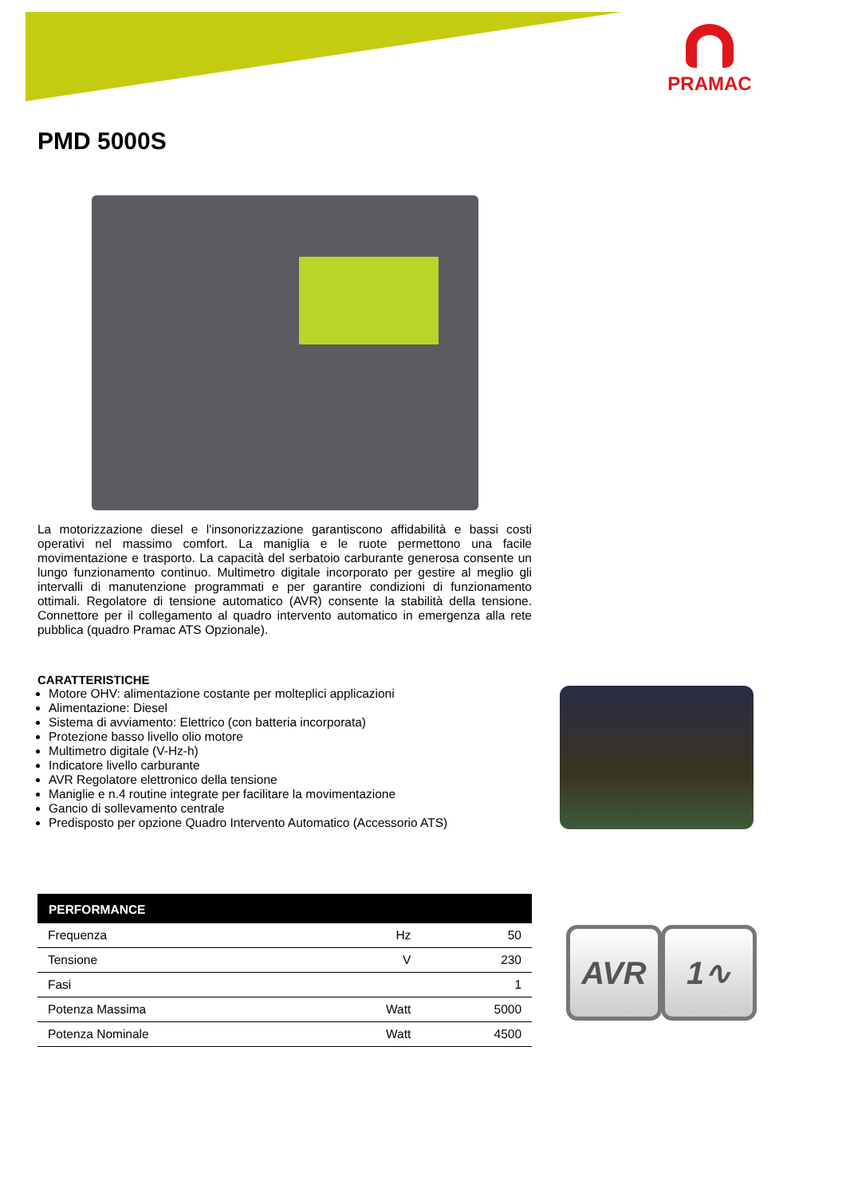PRAMAC
PMD 5000S
La motorizzazione diesel e l'insonorizzazione garantiscono affidabilità e bassi costi operativi nel massimo comfort. La maniglia e le ruote permettono una facile movimentazione e trasporto. La capacità del serbatoio carburante generosa consente un lungo funzionamento continuo. Multimetro digitale incorporato per gestire al meglio gli intervalli di manutenzione programmati e per garantire condizioni di funzionamento ottimali. Regolatore di tensione automatico (AVR) consente la stabilità della tensione. Connettore per il collegamento al quadro intervento automatico in emergenza alla rete pubblica (quadro Pramac ATS Opzionale).
CARATTERISTICHE
Motore OHV: alimentazione costante per molteplici applicazioni
Alimentazione: Diesel
Sistema di avviamento: Elettrico (con batteria incorporata)
Protezione basso livello olio motore
Multimetro digitale (V-Hz-h)
Indicatore livello carburante
AVR Regolatore elettronico della tensione
Maniglie e n.4 routine integrate per facilitare la movimentazione
Gancio di sollevamento centrale
Predisposto per opzione Quadro Intervento Automatico (Accessorio ATS)
| PERFORMANCE | | |
| --- | --- | --- |
| Frequenza | Hz | 50 |
| Tensione | V | 230 |
| Fasi | | 1 |
| Potenza Massima | Watt | 5000 |
| Potenza Nominale | Watt | 4500 |
AVR 1∿